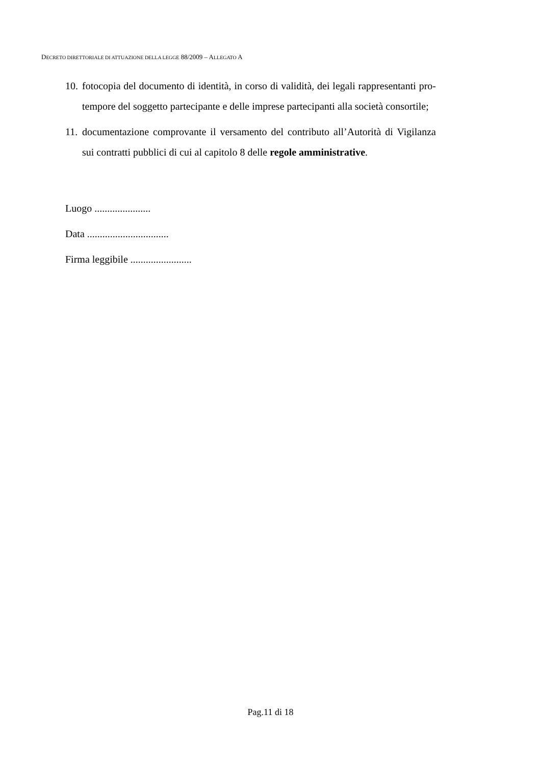DECRETO DIRETTORIALE DI ATTUAZIONE DELLA LEGGE 88/2009 – ALLEGATO A
10. fotocopia del documento di identità, in corso di validità, dei legali rappresentanti pro-tempore del soggetto partecipante e delle imprese partecipanti alla società consortile;
11. documentazione comprovante il versamento del contributo all’Autorità di Vigilanza sui contratti pubblici di cui al capitolo 8 delle regole amministrative.
Luogo ......................
Data ................................
Firma leggibile ........................
Pag.11 di 18